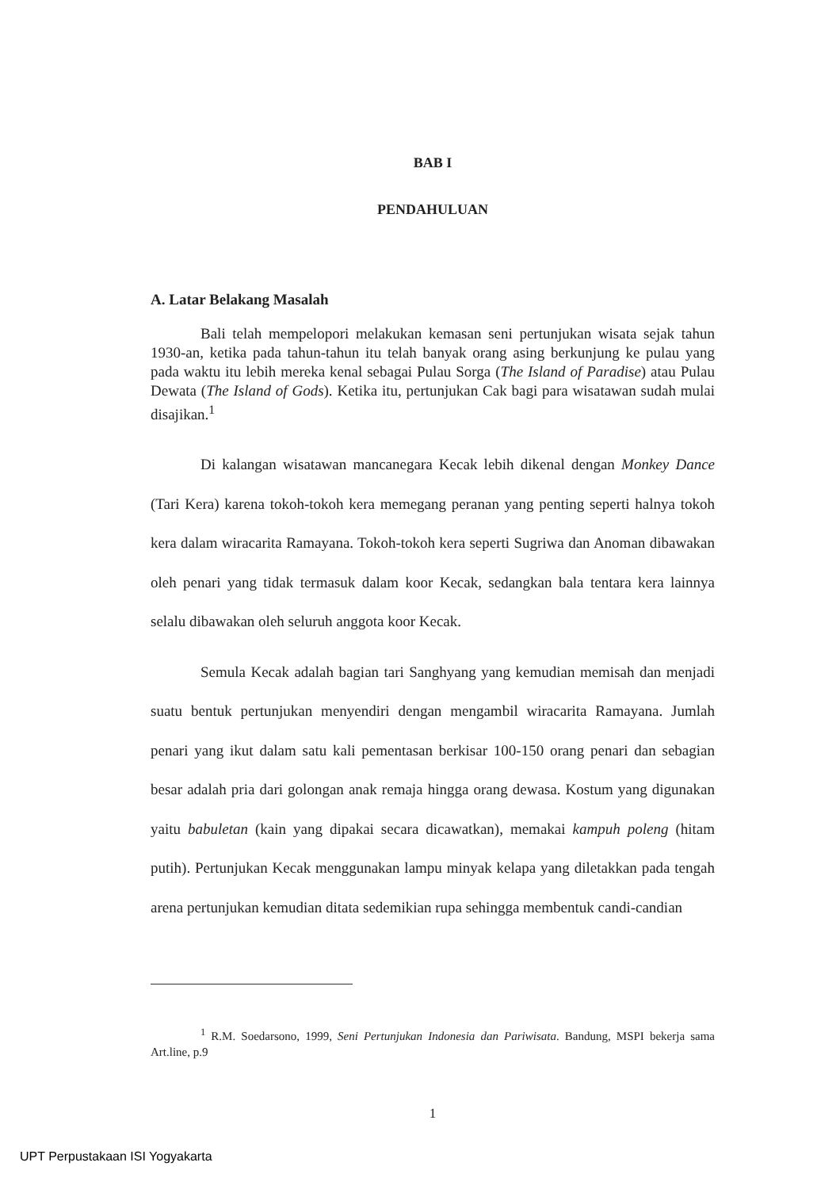BAB I
PENDAHULUAN
A. Latar Belakang Masalah
Bali telah mempelopori melakukan kemasan seni pertunjukan wisata sejak tahun 1930-an, ketika pada tahun-tahun itu telah banyak orang asing berkunjung ke pulau yang pada waktu itu lebih mereka kenal sebagai Pulau Sorga (The Island of Paradise) atau Pulau Dewata (The Island of Gods). Ketika itu, pertunjukan Cak bagi para wisatawan sudah mulai disajikan.<sup>1</sup>
Di kalangan wisatawan mancanegara Kecak lebih dikenal dengan Monkey Dance (Tari Kera) karena tokoh-tokoh kera memegang peranan yang penting seperti halnya tokoh kera dalam wiracarita Ramayana. Tokoh-tokoh kera seperti Sugriwa dan Anoman dibawakan oleh penari yang tidak termasuk dalam koor Kecak, sedangkan bala tentara kera lainnya selalu dibawakan oleh seluruh anggota koor Kecak.
Semula Kecak adalah bagian tari Sanghyang yang kemudian memisah dan menjadi suatu bentuk pertunjukan menyendiri dengan mengambil wiracarita Ramayana. Jumlah penari yang ikut dalam satu kali pementasan berkisar 100-150 orang penari dan sebagian besar adalah pria dari golongan anak remaja hingga orang dewasa. Kostum yang digunakan yaitu babuletan (kain yang dipakai secara dicawatkan), memakai kampuh poleng (hitam putih). Pertunjukan Kecak menggunakan lampu minyak kelapa yang diletakkan pada tengah arena pertunjukan kemudian ditata sedemikian rupa sehingga membentuk candi-candian
<sup>1</sup> R.M. Soedarsono, 1999, Seni Pertunjukan Indonesia dan Pariwisata. Bandung, MSPI bekerja sama Art.line, p.9
1
UPT Perpustakaan ISI Yogyakarta